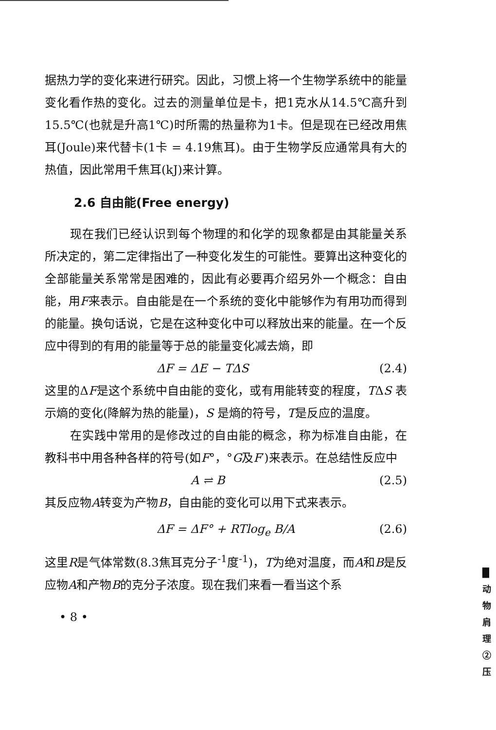据热力学的变化来进行研究。因此，习惯上将一个生物学系统中的能量变化看作热的变化。过去的测量单位是卡，把1克水从14.5℃高升到15.5℃(也就是升高1℃)时所需的热量称为1卡。但是现在已经改用焦耳(Joule)来代替卡(1卡 = 4.19焦耳)。由于生物学反应通常具有大的热值，因此常用千焦耳(kJ)来计算。
2.6 自由能(Free energy)
现在我们已经认识到每个物理的和化学的现象都是由其能量关系所决定的，第二定律指出了一种变化发生的可能性。要算出这种变化的全部能量关系常常是困难的，因此有必要再介绍另外一个概念：自由能，用F来表示。自由能是在一个系统的变化中能够作为有用功而得到的能量。换句话说，它是在这种变化中可以释放出来的能量。在一个反应中得到的有用的能量等于总的能量变化减去熵，即
ΔF = ΔE − TΔS (2.4)
这里的ΔF是这个系统中自由能的变化，或有用能转变的程度，TΔS 表示熵的变化(降解为热的能量)，S 是熵的符号，T是反应的温度。
在实践中常用的是修改过的自由能的概念，称为标准自由能，在教科书中用各种各样的符号(如F°，°G及F′)来表示。在总结性反应中
A ⇌ B (2.5)
其反应物A转变为产物B，自由能的变化可以用下式来表示。
ΔF = ΔF° + RTlog<sub>e</sub> B/A (2.6)
这里R是气体常数(8.3焦耳克分子<sup>-1</sup>度<sup>-1</sup>)，T为绝对温度，而A和B是反应物A和产物B的克分子浓度。现在我们来看一看当这个系
• 8 •
█ 动 物 肩 理 ② 压